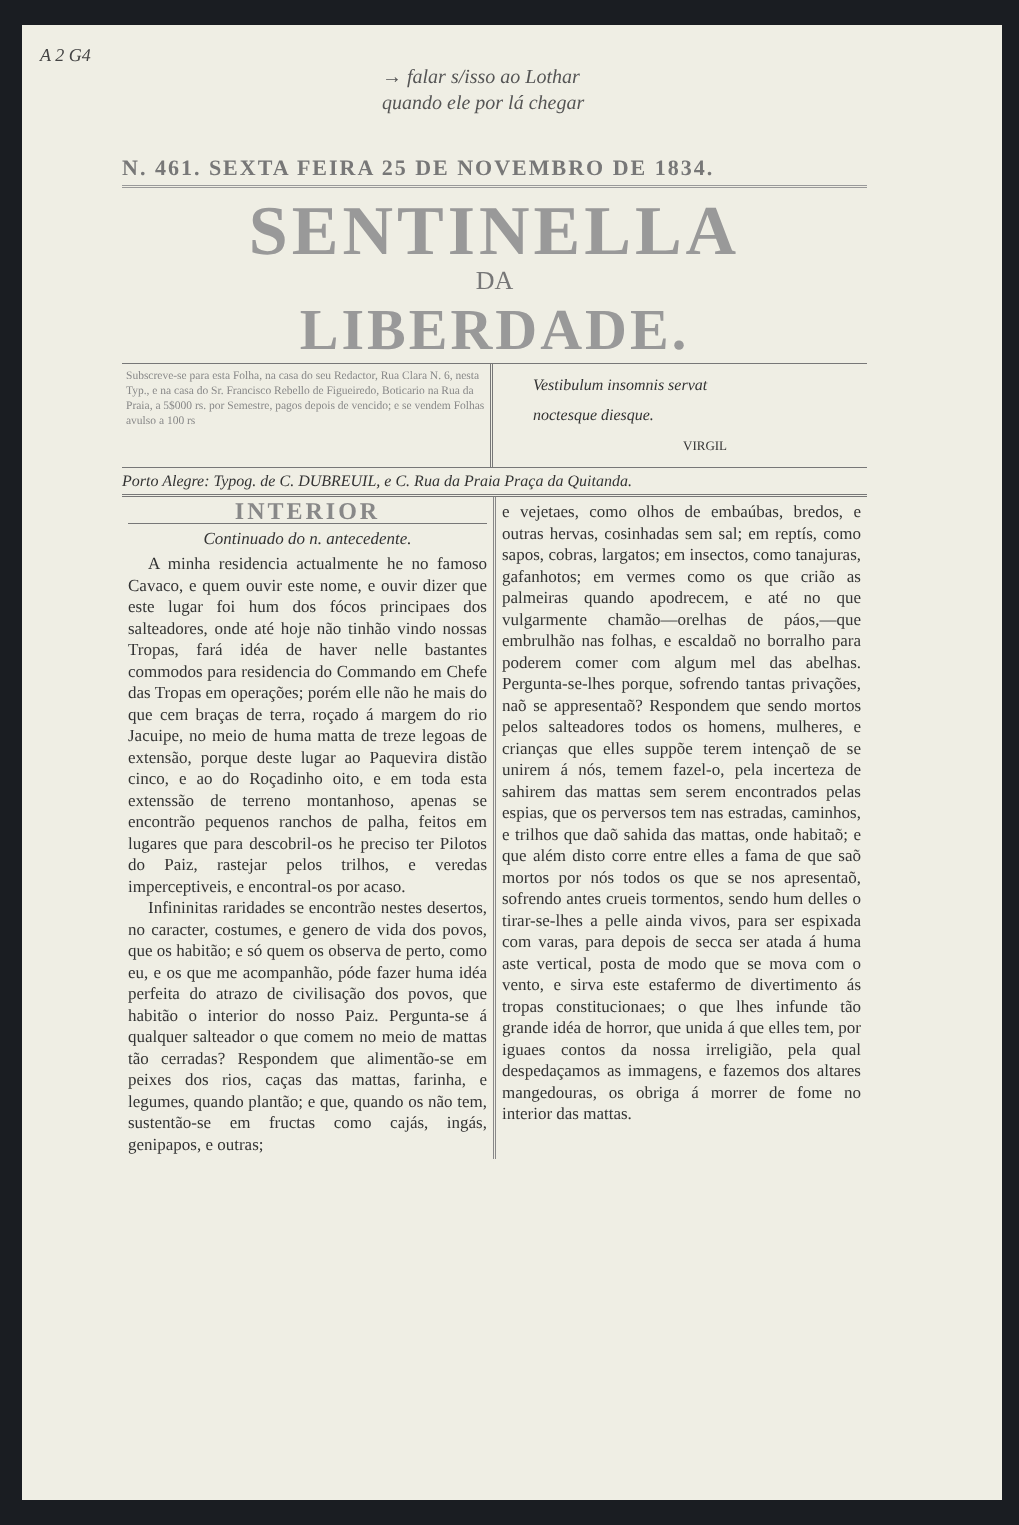A 2 G4
→ falar s/isso ao Lothar
quando ele por lá chegar
N. 461. SEXTA FEIRA 25 DE NOVEMBRO DE 1834.
SENTINELLA
DA
LIBERDADE.
Subscreve-se para esta Folha, na casa do seu Redactor, Rua Clara N. 6, nesta Typ., e na casa do Sr. Francisco Rebello de Figueiredo, Boticario na Rua da Praia, a 5$000 rs. por Semestre, pagos depois de vencido; e se vendem Folhas avulso a 100 rs
Vestibulum insomnis servat
noctesque diesque.
VIRGIL
Porto Alegre: Typog. de C. DUBREUIL, e C. Rua da Praia Praça da Quitanda.
INTERIOR
Continuado do n. antecedente.
A minha residencia actualmente he no famoso Cavaco, e quem ouvir este nome, e ouvir dizer que este lugar foi hum dos fócos principaes dos salteadores, onde até hoje não tinhão vindo nossas Tropas, fará idéa de haver nelle bastantes commodos para residencia do Commando em Chefe das Tropas em operações; porém elle não he mais do que cem braças de terra, roçado á margem do rio Jacuipe, no meio de huma matta de treze legoas de extensão, porque deste lugar ao Paquevira distão cinco, e ao do Roçadinho oito, e em toda esta extenssão de terreno montanhoso, apenas se encontrão pequenos ranchos de palha, feitos em lugares que para descobril-os he preciso ter Pilotos do Paiz, rastejar pelos trilhos, e veredas imperceptiveis, e encontral-os por acaso.
Infininitas raridades se encontrão nestes desertos, no caracter, costumes, e genero de vida dos povos, que os habitão; e só quem os observa de perto, como eu, e os que me acompanhão, póde fazer huma idéa perfeita do atrazo de civilisação dos povos, que habitão o interior do nosso Paiz. Pergunta-se á qualquer salteador o que comem no meio de mattas tão cerradas? Respondem que alimentão-se em peixes dos rios, caças das mattas, farinha, e legumes, quando plantão; e que, quando os não tem, sustentão-se em fructas como cajás, ingás, genipapos, e outras;
e vejetaes, como olhos de embaúbas, bredos, e outras hervas, cosinhadas sem sal; em reptís, como sapos, cobras, largatos; em insectos, como tanajuras, gafanhotos; em vermes como os que crião as palmeiras quando apodrecem, e até no que vulgarmente chamão—orelhas de páos,—que embrulhão nas folhas, e escaldaõ no borralho para poderem comer com algum mel das abelhas. Pergunta-se-lhes porque, sofrendo tantas privações, naõ se appresentaõ? Respondem que sendo mortos pelos salteadores todos os homens, mulheres, e crianças que elles suppõe terem intençaõ de se unirem á nós, temem fazel-o, pela incerteza de sahirem das mattas sem serem encontrados pelas espias, que os perversos tem nas estradas, caminhos, e trilhos que daõ sahida das mattas, onde habitaõ; e que além disto corre entre elles a fama de que saõ mortos por nós todos os que se nos apresentaõ, sofrendo antes crueis tormentos, sendo hum delles o tirar-se-lhes a pelle ainda vivos, para ser espixada com varas, para depois de secca ser atada á huma aste vertical, posta de modo que se mova com o vento, e sirva este estafermo de divertimento ás tropas constitucionaes; o que lhes infunde tão grande idéa de horror, que unida á que elles tem, por iguaes contos da nossa irreligião, pela qual despedaçamos as immagens, e fazemos dos altares mangedouras, os obriga á morrer de fome no interior das mattas.